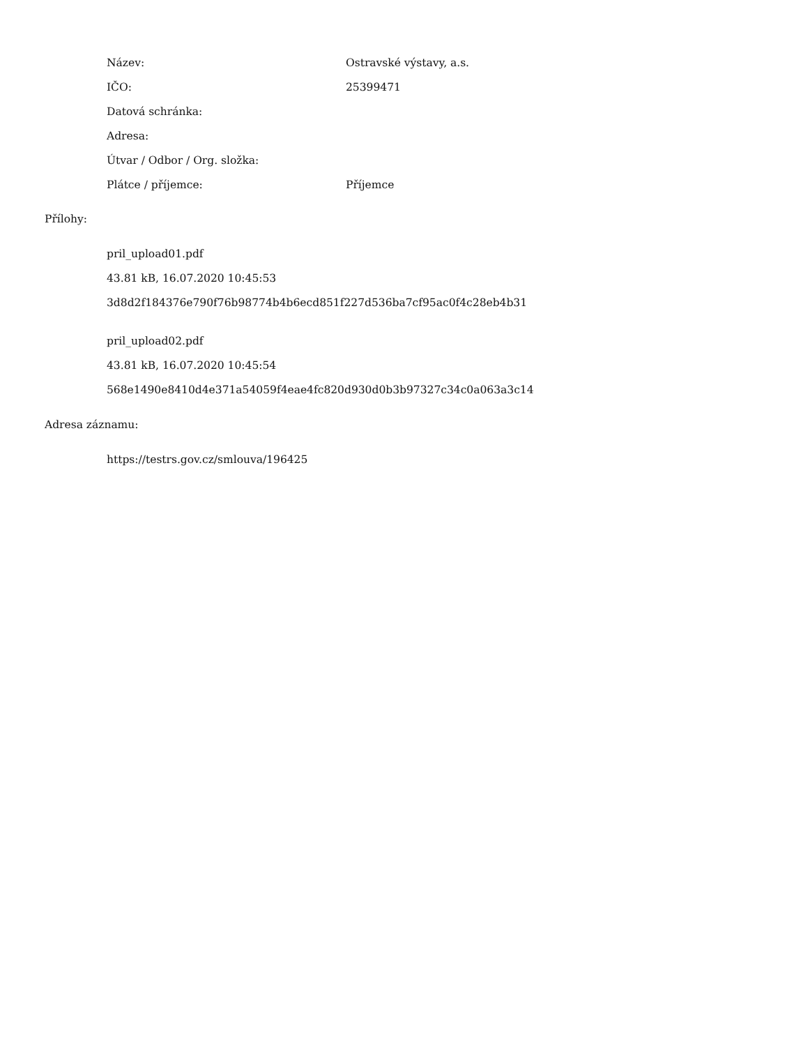| Název: | Ostravské výstavy, a.s. |
| IČO: | 25399471 |
| Datová schránka: | |
| Adresa: | |
| Útvar / Odbor / Org. složka: | |
| Plátce / příjemce: | Příjemce |
Přílohy:
pril_upload01.pdf
43.81 kB, 16.07.2020 10:45:53
3d8d2f184376e790f76b98774b4b6ecd851f227d536ba7cf95ac0f4c28eb4b31
pril_upload02.pdf
43.81 kB, 16.07.2020 10:45:54
568e1490e8410d4e371a54059f4eae4fc820d930d0b3b97327c34c0a063a3c14
Adresa záznamu:
https://testrs.gov.cz/smlouva/196425